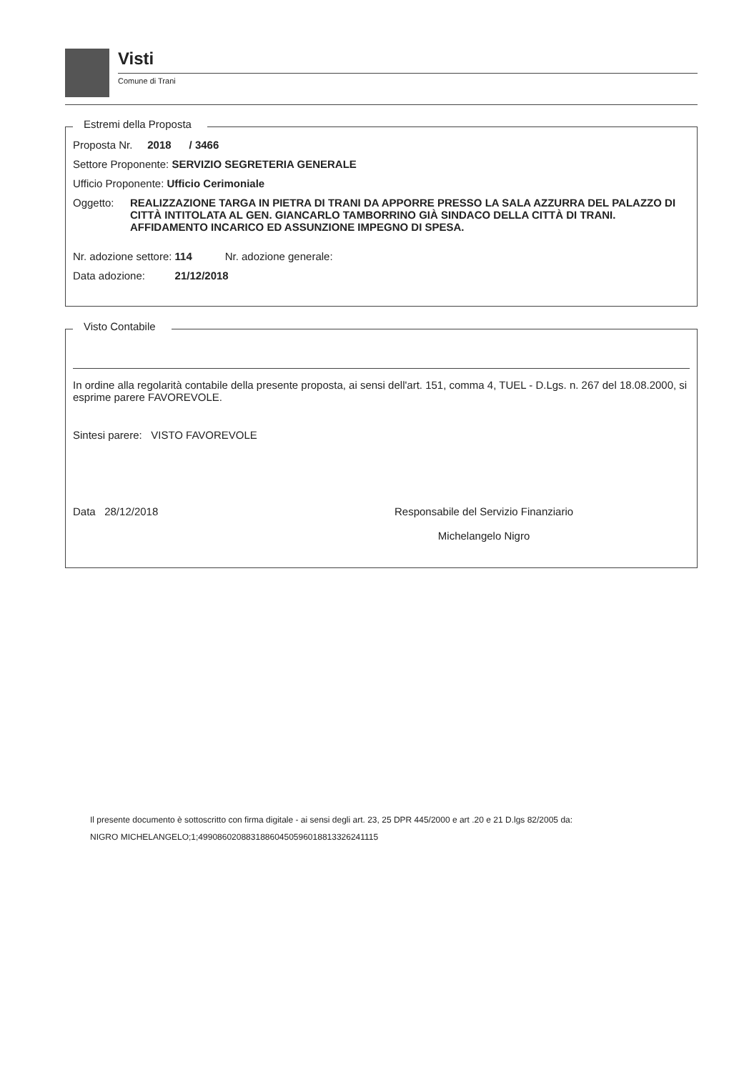Visti
Comune di Trani
Estremi della Proposta
Proposta Nr. 2018 / 3466
Settore Proponente: SERVIZIO SEGRETERIA GENERALE
Ufficio Proponente: Ufficio Cerimoniale
Oggetto: REALIZZAZIONE TARGA IN PIETRA DI TRANI DA APPORRE PRESSO LA SALA AZZURRA DEL PALAZZO DI CITTÀ INTITOLATA AL GEN. GIANCARLO TAMBORRINO GIÀ SINDACO DELLA CITTÀ DI TRANI. AFFIDAMENTO INCARICO ED ASSUNZIONE IMPEGNO DI SPESA.
Nr. adozione settore: 114 Nr. adozione generale:
Data adozione: 21/12/2018
Visto Contabile
In ordine alla regolarità contabile della presente proposta, ai sensi dell'art. 151, comma 4, TUEL - D.Lgs. n. 267 del 18.08.2000, si esprime parere FAVOREVOLE.
Sintesi parere: VISTO FAVOREVOLE
Data 28/12/2018 Responsabile del Servizio Finanziario
Michelangelo Nigro
Il presente documento è sottoscritto con firma digitale - ai sensi degli art. 23, 25 DPR 445/2000 e art .20 e 21 D.lgs 82/2005 da:
NIGRO MICHELANGELO;1;4990860208831886045059601881332624111​5